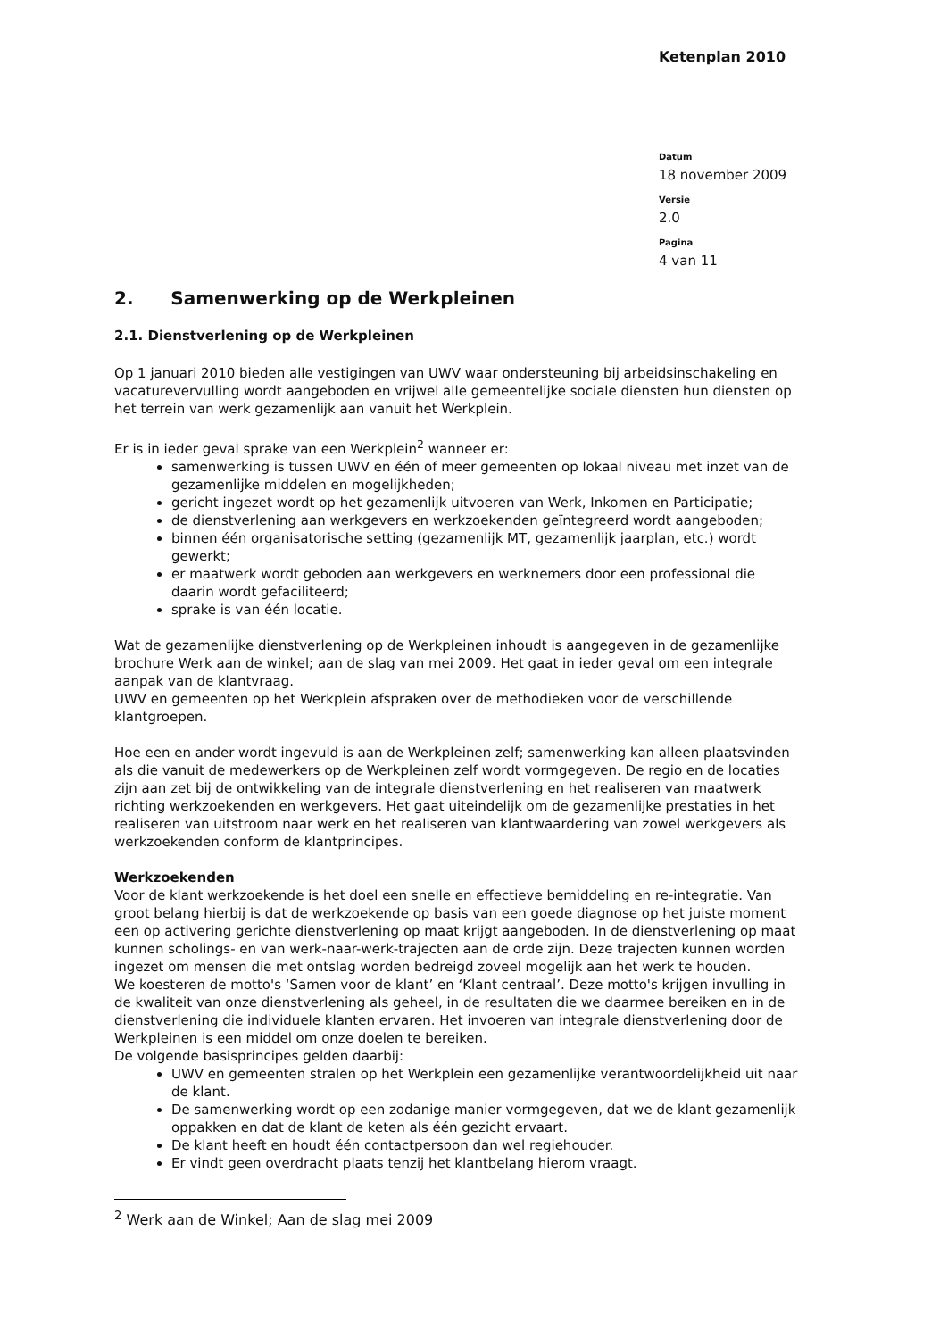Ketenplan 2010
Datum
18 november 2009
Versie
2.0
Pagina
4 van 11
2. Samenwerking op de Werkpleinen
2.1. Dienstverlening op de Werkpleinen
Op 1 januari 2010 bieden alle vestigingen van UWV waar ondersteuning bij arbeidsinschakeling en vacaturevervulling wordt aangeboden en vrijwel alle gemeentelijke sociale diensten hun diensten op het terrein van werk gezamenlijk aan vanuit het Werkplein.
Er is in ieder geval sprake van een Werkplein<sup>2</sup> wanneer er:
samenwerking is tussen UWV en één of meer gemeenten op lokaal niveau met inzet van de gezamenlijke middelen en mogelijkheden;
gericht ingezet wordt op het gezamenlijk uitvoeren van Werk, Inkomen en Participatie;
de dienstverlening aan werkgevers en werkzoekenden geïntegreerd wordt aangeboden;
binnen één organisatorische setting (gezamenlijk MT, gezamenlijk jaarplan, etc.) wordt gewerkt;
er maatwerk wordt geboden aan werkgevers en werknemers door een professional die daarin wordt gefaciliteerd;
sprake is van één locatie.
Wat de gezamenlijke dienstverlening op de Werkpleinen inhoudt is aangegeven in de gezamenlijke brochure Werk aan de winkel; aan de slag van mei 2009. Het gaat in ieder geval om een integrale aanpak van de klantvraag.
UWV en gemeenten op het Werkplein afspraken over de methodieken voor de verschillende klantgroepen.
Hoe een en ander wordt ingevuld is aan de Werkpleinen zelf; samenwerking kan alleen plaatsvinden als die vanuit de medewerkers op de Werkpleinen zelf wordt vormgegeven. De regio en de locaties zijn aan zet bij de ontwikkeling van de integrale dienstverlening en het realiseren van maatwerk richting werkzoekenden en werkgevers. Het gaat uiteindelijk om de gezamenlijke prestaties in het realiseren van uitstroom naar werk en het realiseren van klantwaardering van zowel werkgevers als werkzoekenden conform de klantprincipes.
Werkzoekenden
Voor de klant werkzoekende is het doel een snelle en effectieve bemiddeling en re-integratie. Van groot belang hierbij is dat de werkzoekende op basis van een goede diagnose op het juiste moment een op activering gerichte dienstverlening op maat krijgt aangeboden. In de dienstverlening op maat kunnen scholings- en van werk-naar-werk-trajecten aan de orde zijn. Deze trajecten kunnen worden ingezet om mensen die met ontslag worden bedreigd zoveel mogelijk aan het werk te houden.
We koesteren de motto's ‘Samen voor de klant’ en ‘Klant centraal’. Deze motto's krijgen invulling in de kwaliteit van onze dienstverlening als geheel, in de resultaten die we daarmee bereiken en in de dienstverlening die individuele klanten ervaren. Het invoeren van integrale dienstverlening door de Werkpleinen is een middel om onze doelen te bereiken.
De volgende basisprincipes gelden daarbij:
UWV en gemeenten stralen op het Werkplein een gezamenlijke verantwoordelijkheid uit naar de klant.
De samenwerking wordt op een zodanige manier vormgegeven, dat we de klant gezamenlijk oppakken en dat de klant de keten als één gezicht ervaart.
De klant heeft en houdt één contactpersoon dan wel regiehouder.
Er vindt geen overdracht plaats tenzij het klantbelang hierom vraagt.
<sup>2</sup> Werk aan de Winkel; Aan de slag mei 2009